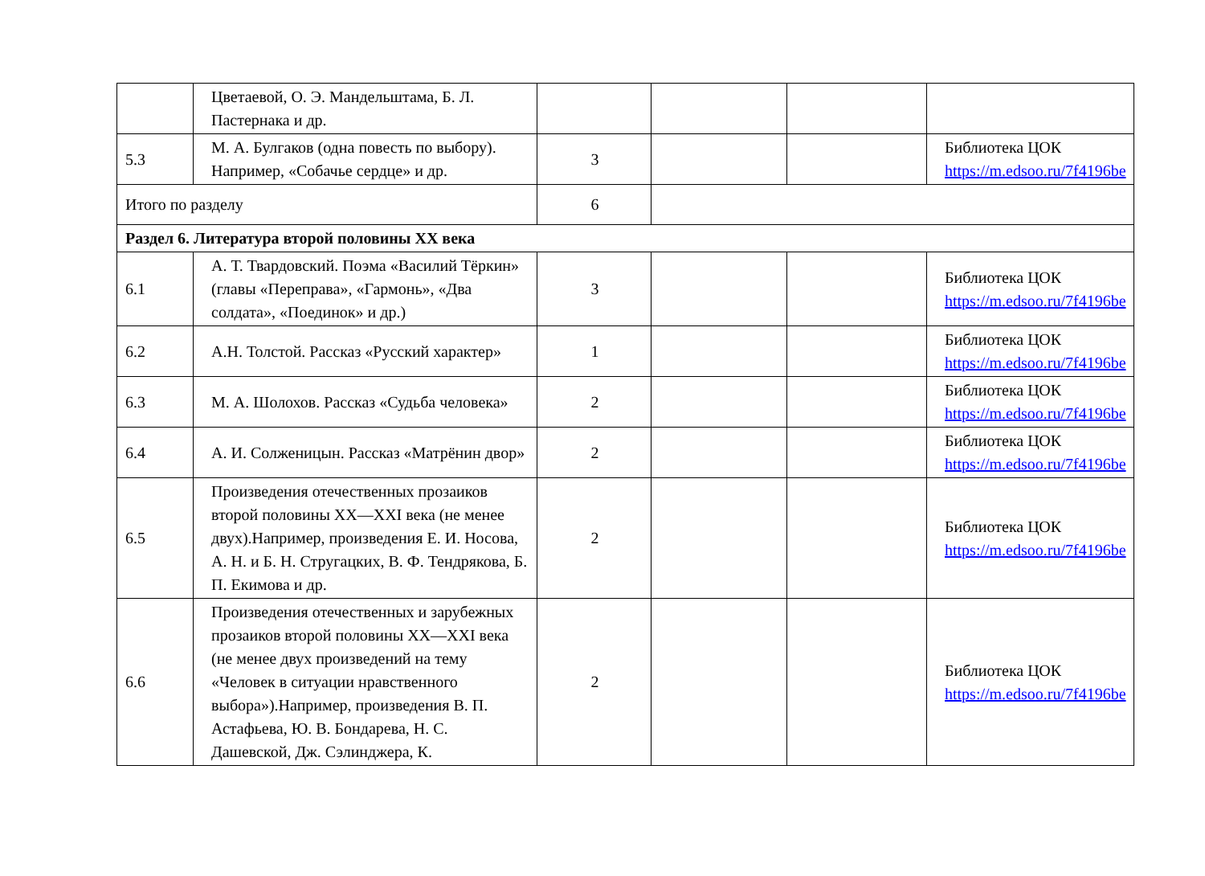| | Цветаевой, О. Э. Мандельштама, Б. Л. Пастернака и др. | | | | |
| 5.3 | М. А. Булгаков (одна повесть по выбору). Например, «Собачье сердце» и др. | 3 | | | Библиотека ЦОК https://m.edsoo.ru/7f4196be |
| Итого по разделу | | 6 | | | |
| Раздел 6. Литература второй половины XX века | | | | | |
| 6.1 | А. Т. Твардовский. Поэма «Василий Тёркин» (главы «Переправа», «Гармонь», «Два солдата», «Поединок» и др.) | 3 | | | Библиотека ЦОК https://m.edsoo.ru/7f4196be |
| 6.2 | А.Н. Толстой. Рассказ «Русский характер» | 1 | | | Библиотека ЦОК https://m.edsoo.ru/7f4196be |
| 6.3 | М. А. Шолохов. Рассказ «Судьба человека» | 2 | | | Библиотека ЦОК https://m.edsoo.ru/7f4196be |
| 6.4 | А. И. Солженицын. Рассказ «Матрёнин двор» | 2 | | | Библиотека ЦОК https://m.edsoo.ru/7f4196be |
| 6.5 | Произведения отечественных прозаиков второй половины XX—XXI века (не менее двух).Например, произведения Е. И. Носова, А. Н. и Б. Н. Стругацких, В. Ф. Тендрякова, Б. П. Екимова и др. | 2 | | | Библиотека ЦОК https://m.edsoo.ru/7f4196be |
| 6.6 | Произведения отечественных и зарубежных прозаиков второй половины XX—XXI века (не менее двух произведений на тему «Человек в ситуации нравственного выбора»).Например, произведения В. П. Астафьева, Ю. В. Бондарева, Н. С. Дашевской, Дж. Сэлинджера, К. | 2 | | | Библиотека ЦОК https://m.edsoo.ru/7f4196be |